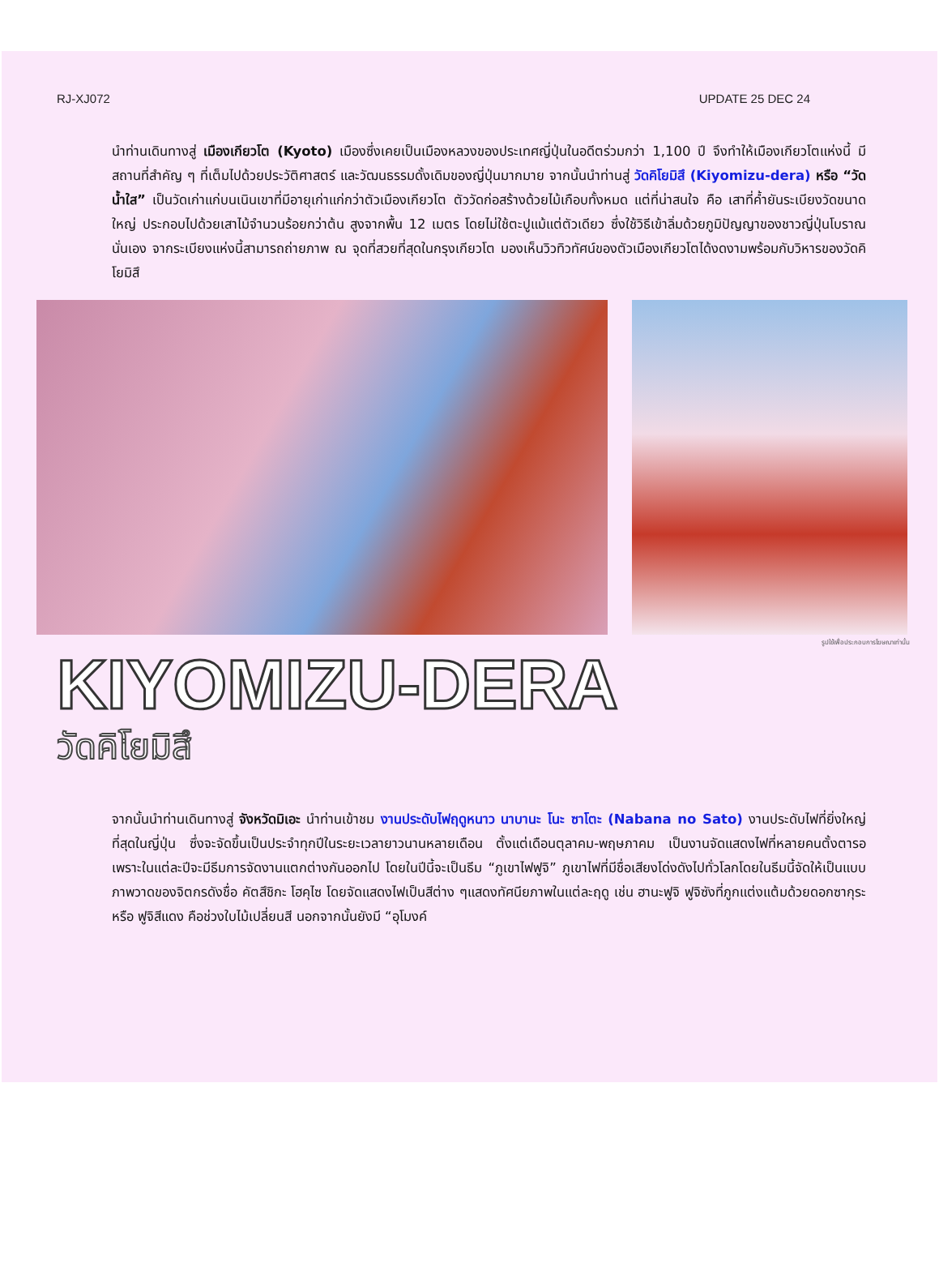RJ-XJ072 UPDATE 25 DEC 24
นำท่านเดินทางสู่ เมืองเกียวโต (Kyoto) เมืองซึ่งเคยเป็นเมืองหลวงของประเทศญี่ปุ่นในอดีตร่วมกว่า 1,100 ปี จึงทำให้เมืองเกียวโตแห่งนี้ มีสถานที่สำคัญ ๆ ที่เต็มไปด้วยประวัติศาสตร์ และวัฒนธรรมดั้งเดิมของญี่ปุ่นมากมาย จากนั้นนำท่านสู่ วัดคิโยมิสึ (Kiyomizu-dera) หรือ “วัดน้ำใส” เป็นวัดเก่าแก่บนเนินเขาที่มีอายุเก่าแก่กว่าตัวเมืองเกียวโต ตัววัดก่อสร้างด้วยไม้เกือบทั้งหมด แต่ที่น่าสนใจ คือ เสาที่ค้ำยันระเบียงวัดขนาดใหญ่ ประกอบไปด้วยเสาไม้จำนวนร้อยกว่าต้น สูงจากพื้น 12 เมตร โดยไม่ใช้ตะปูแม้แต่ตัวเดียว ซึ่งใช้วิธีเข้าลิ่มด้วยภูมิปัญญาของชาวญี่ปุ่นโบราณนั่นเอง จากระเบียงแห่งนี้สามารถถ่ายภาพ ณ จุดที่สวยที่สุดในกรุงเกียวโต มองเห็นวิวทิวทัศน์ของตัวเมืองเกียวโตได้งดงามพร้อมกับวิหารของวัดคิโยมิสึ
รูปใช้เพื่อประกอบการโฆษณาเท่านั้น
KIYOMIZU-DERA
วัดคิโยมิสึ
จากนั้นนำท่านเดินทางสู่ จังหวัดมิเอะ นำท่านเข้าชม งานประดับไฟฤดูหนาว นาบานะ โนะ ซาโตะ (Nabana no Sato) งานประดับไฟที่ยิ่งใหญ่ที่สุดในญี่ปุ่น ซึ่งจะจัดขึ้นเป็นประจำทุกปีในระยะเวลายาวนานหลายเดือน ตั้งแต่เดือนตุลาคม-พฤษภาคม เป็นงานจัดแสดงไฟที่หลายคนตั้งตารอ เพราะในแต่ละปีจะมีธีมการจัดงานแตกต่างกันออกไป โดยในปีนี้จะเป็นธีม “ภูเขาไฟฟูจิ” ภูเขาไฟที่มีชื่อเสียงโด่งดังไปทั่วโลกโดยในธีมนี้จัดให้เป็นแบบภาพวาดของจิตกรดังชื่อ คัตสึชิกะ โฮคุไซ โดยจัดแสดงไฟเป็นสีต่าง ๆแสดงทัศนียภาพในแต่ละฤดู เช่น ฮานะฟูจิ ฟูจิซังที่ภูกแต่งแต้มด้วยดอกซากุระ หรือ ฟูจิสีแดง คือช่วงใบไม้เปลี่ยนสี นอกจากนั้นยังมี “อุโมงค์